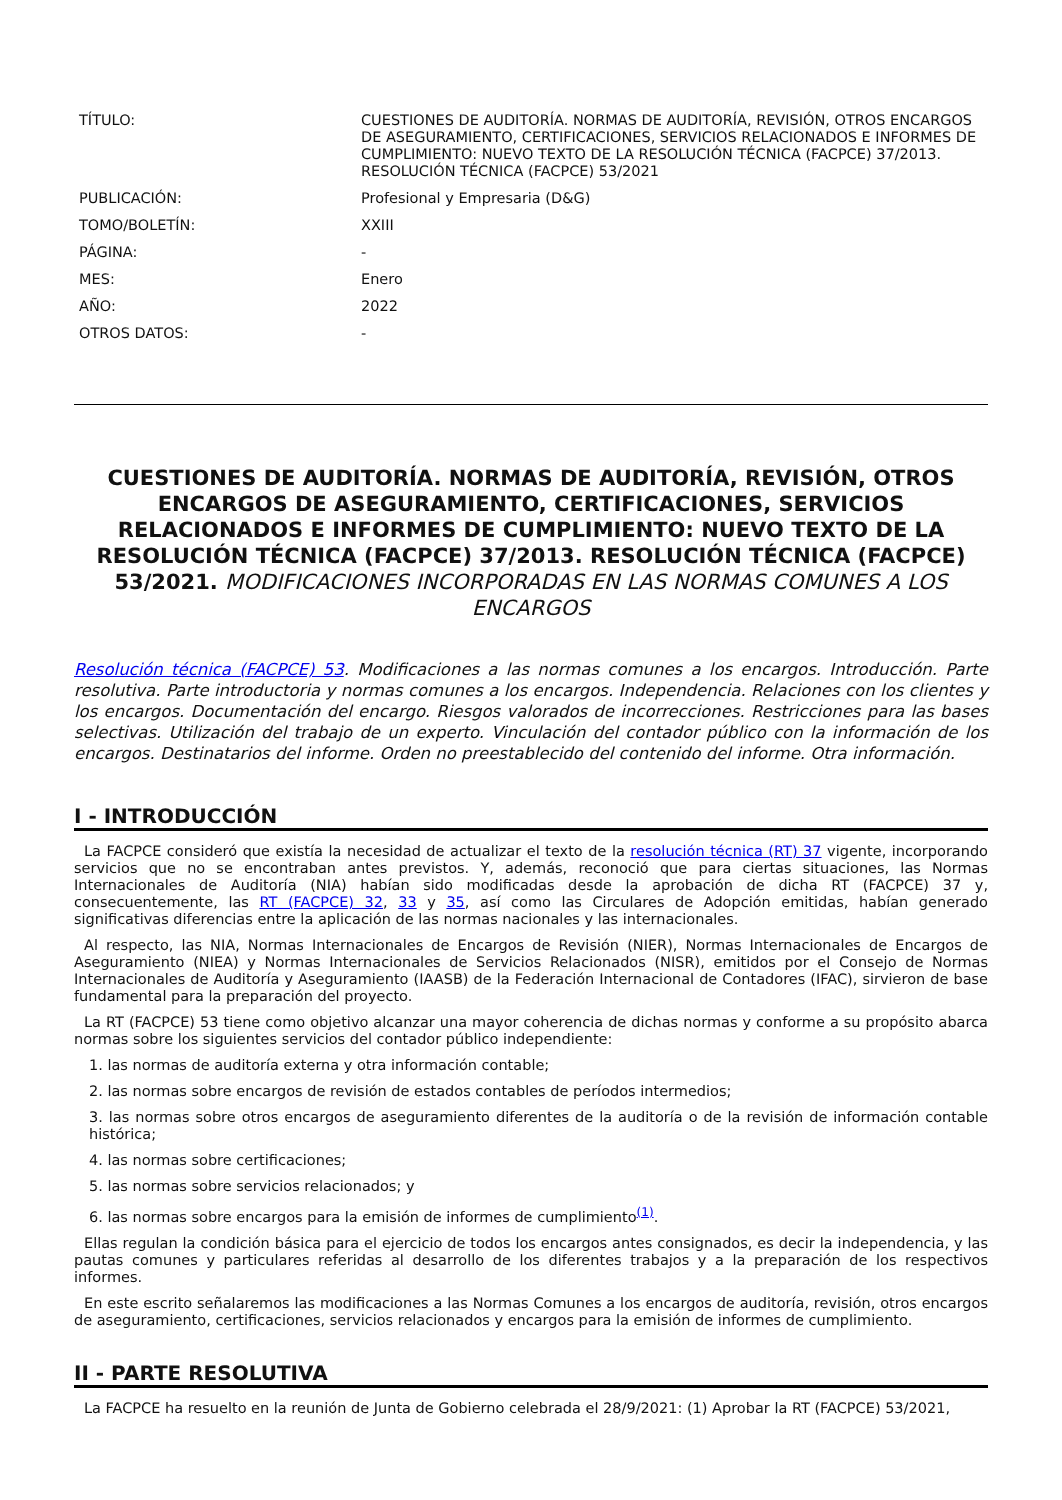| TÍTULO: | CUESTIONES DE AUDITORÍA. NORMAS DE AUDITORÍA, REVISIÓN, OTROS ENCARGOS DE ASEGURAMIENTO, CERTIFICACIONES, SERVICIOS RELACIONADOS E INFORMES DE CUMPLIMIENTO: NUEVO TEXTO DE LA RESOLUCIÓN TÉCNICA (FACPCE) 37/2013. RESOLUCIÓN TÉCNICA (FACPCE) 53/2021 |
| PUBLICACIÓN: | Profesional y Empresaria (D&G) |
| TOMO/BOLETÍN: | XXIII |
| PÁGINA: | - |
| MES: | Enero |
| AÑO: | 2022 |
| OTROS DATOS: | - |
CUESTIONES DE AUDITORÍA. NORMAS DE AUDITORÍA, REVISIÓN, OTROS ENCARGOS DE ASEGURAMIENTO, CERTIFICACIONES, SERVICIOS RELACIONADOS E INFORMES DE CUMPLIMIENTO: NUEVO TEXTO DE LA RESOLUCIÓN TÉCNICA (FACPCE) 37/2013. RESOLUCIÓN TÉCNICA (FACPCE) 53/2021. MODIFICACIONES INCORPORADAS EN LAS NORMAS COMUNES A LOS ENCARGOS
Resolución técnica (FACPCE) 53. Modificaciones a las normas comunes a los encargos. Introducción. Parte resolutiva. Parte introductoria y normas comunes a los encargos. Independencia. Relaciones con los clientes y los encargos. Documentación del encargo. Riesgos valorados de incorrecciones. Restricciones para las bases selectivas. Utilización del trabajo de un experto. Vinculación del contador público con la información de los encargos. Destinatarios del informe. Orden no preestablecido del contenido del informe. Otra información.
I - INTRODUCCIÓN
La FACPCE consideró que existía la necesidad de actualizar el texto de la resolución técnica (RT) 37 vigente, incorporando servicios que no se encontraban antes previstos. Y, además, reconoció que para ciertas situaciones, las Normas Internacionales de Auditoría (NIA) habían sido modificadas desde la aprobación de dicha RT (FACPCE) 37 y, consecuentemente, las RT (FACPCE) 32, 33 y 35, así como las Circulares de Adopción emitidas, habían generado significativas diferencias entre la aplicación de las normas nacionales y las internacionales.
Al respecto, las NIA, Normas Internacionales de Encargos de Revisión (NIER), Normas Internacionales de Encargos de Aseguramiento (NIEA) y Normas Internacionales de Servicios Relacionados (NISR), emitidos por el Consejo de Normas Internacionales de Auditoría y Aseguramiento (IAASB) de la Federación Internacional de Contadores (IFAC), sirvieron de base fundamental para la preparación del proyecto.
La RT (FACPCE) 53 tiene como objetivo alcanzar una mayor coherencia de dichas normas y conforme a su propósito abarca normas sobre los siguientes servicios del contador público independiente:
1. las normas de auditoría externa y otra información contable;
2. las normas sobre encargos de revisión de estados contables de períodos intermedios;
3. las normas sobre otros encargos de aseguramiento diferentes de la auditoría o de la revisión de información contable histórica;
4. las normas sobre certificaciones;
5. las normas sobre servicios relacionados; y
6. las normas sobre encargos para la emisión de informes de cumplimiento<sup>(1)</sup>.
Ellas regulan la condición básica para el ejercicio de todos los encargos antes consignados, es decir la independencia, y las pautas comunes y particulares referidas al desarrollo de los diferentes trabajos y a la preparación de los respectivos informes.
En este escrito señalaremos las modificaciones a las Normas Comunes a los encargos de auditoría, revisión, otros encargos de aseguramiento, certificaciones, servicios relacionados y encargos para la emisión de informes de cumplimiento.
II - PARTE RESOLUTIVA
La FACPCE ha resuelto en la reunión de Junta de Gobierno celebrada el 28/9/2021: (1) Aprobar la RT (FACPCE) 53/2021,